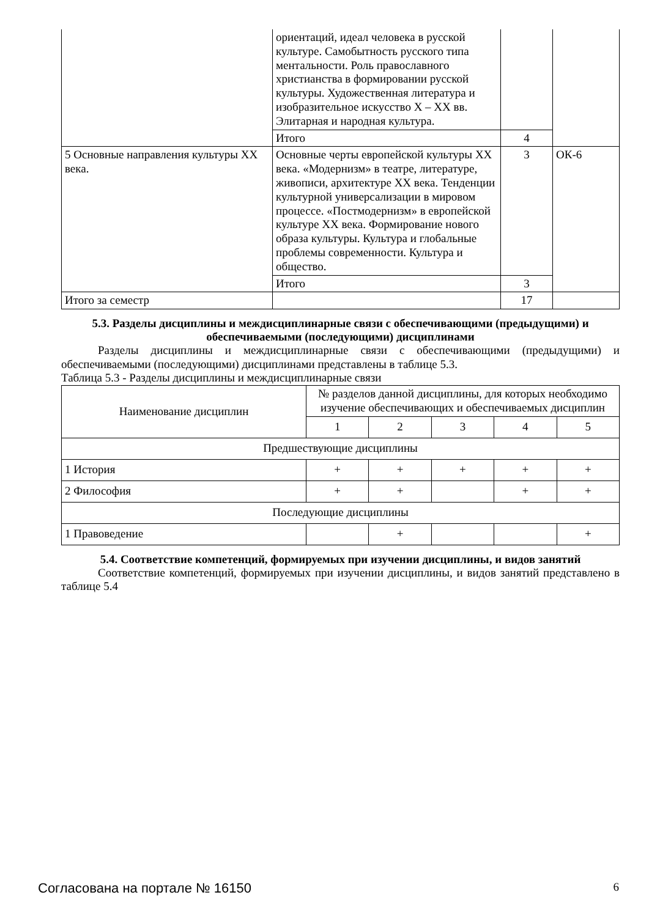| | ориентаций, идеал человека в русской культуре. Самобытность русского типа ментальности. Роль православного христианства в формировании русской культуры. Художественная литература и изобразительное искусство Х – ХХ вв. Элитарная и народная культура. | | |
| | Итого | 4 | |
| 5 Основные направления культуры ХХ века. | Основные черты европейской культуры ХХ века. «Модернизм» в театре, литературе, живописи, архитектуре ХХ века. Тенденции культурной универсализации в мировом процессе. «Постмодернизм» в европейской культуре ХХ века. Формирование нового образа культуры. Культура и глобальные проблемы современности. Культура и общество. | 3 | ОК-6 |
| | Итого | 3 | |
| Итого за семестр | | 17 | |
5.3. Разделы дисциплины и междисциплинарные связи с обеспечивающими (предыдущими) и обеспечиваемыми (последующими) дисциплинами
Разделы дисциплины и междисциплинарные связи с обеспечивающими (предыдущими) и обеспечиваемыми (последующими) дисциплинами представлены в таблице 5.3.
Таблица 5.3 - Разделы дисциплины и междисциплинарные связи
| Наименование дисциплин | № разделов данной дисциплины, для которых необходимо изучение обеспечивающих и обеспечиваемых дисциплин | | | | |
| --- | --- | --- | --- | --- | --- |
| | 1 | 2 | 3 | 4 | 5 |
| Предшествующие дисциплины | | | | | |
| 1 История | + | + | + | + | + |
| 2 Философия | + | + | | + | + |
| Последующие дисциплины | | | | | |
| 1 Правоведение | | + | | | + |
5.4. Соответствие компетенций, формируемых при изучении дисциплины, и видов занятий
Соответствие компетенций, формируемых при изучении дисциплины, и видов занятий представлено в таблице 5.4
Согласована на портале № 16150 6